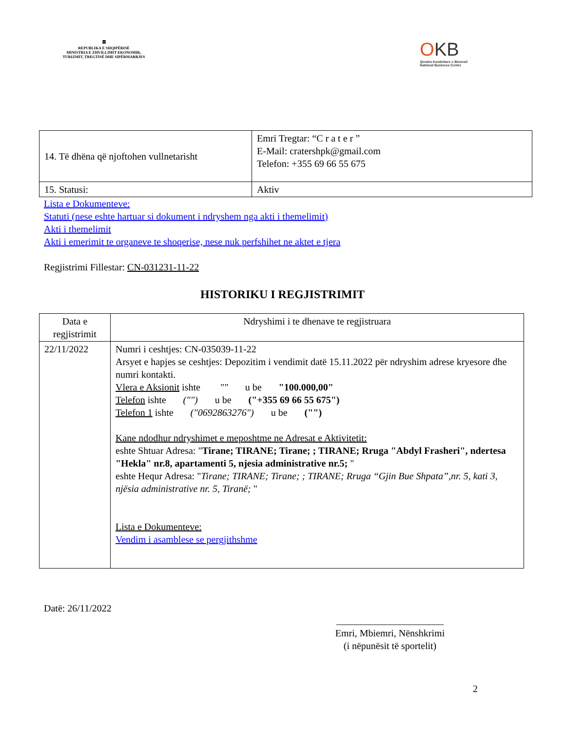🏛
REPUBLIKA E SHQIPËRISË
MINISTRIA E ZHVILLIMIT EKONOMIK, TURIZMIT, TREGTISË DHE SIPËRMARRJES
OKB
Qendra Kombëtare e Biznesit
National Business Center
| 14. Të dhëna që njoftohen vullnetarisht | Emri Tregtar: “C r a t e r ” E-Mail: cratershpk@gmail.com Telefon: +355 69 66 55 675 |
| 15. Statusi: | Aktiv |
Lista e Dokumenteve:
Statuti (nese eshte hartuar si dokument i ndryshem nga akti i themelimit)
Akti i themelimit
Akti i emerimit te organeve te shoqerise, nese nuk perfshihet ne aktet e tjera
Regjistrimi Fillestar: CN-031231-11-22
HISTORIKU I REGJISTRIMIT
| Data e regjistrimit | Ndryshimi i te dhenave te regjistruara |
| --- | --- |
| 22/11/2022 | Numri i ceshtjes: CN-035039-11-22 Arsyet e hapjes se ceshtjes: Depozitim i vendimit datë 15.11.2022 për ndryshim adrese kryesore dhe numri kontakti. Vlera e Aksionit ishte "" u be "100.000,00" Telefon ishte ("") u be ("+355 69 66 55 675") Telefon 1 ishte ("0692863276") u be ("") Kane ndodhur ndryshimet e meposhtme ne Adresat e Aktivitetit: eshte Shtuar Adresa: " Tirane; TIRANE; Tirane; ; TIRANE; Rruga "Abdyl Frasheri", ndertesa "Hekla" nr.8, apartamenti 5, njesia administrative nr.5; " eshte Hequr Adresa: " Tirane; TIRANE; Tirane; ; TIRANE; Rruga “Gjin Bue Shpata”,nr. 5, kati 3, njësia administrative nr. 5, Tiranë; " Lista e Dokumenteve: Vendim i asamblese se pergjithshme |
Datë: 26/11/2022
______________________
Emri, Mbiemri, Nënshkrimi
(i nëpunësit të sportelit)
2